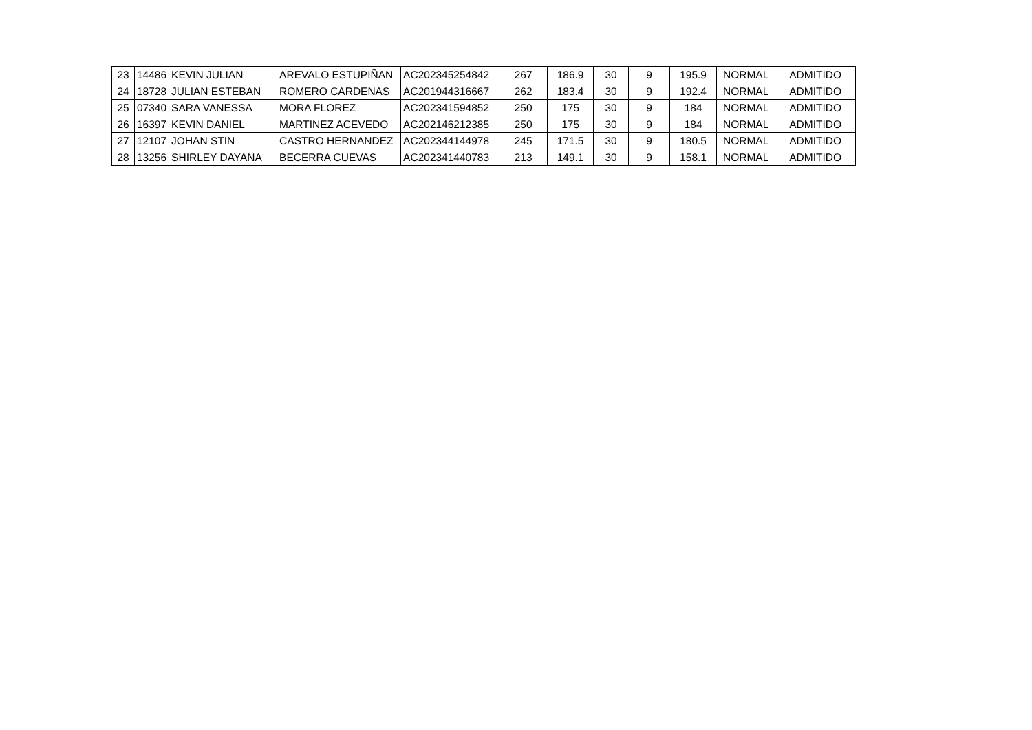| 23 | 14486 | KEVIN JULIAN | AREVALO ESTUPIÑAN | AC202345254842 | 267 | 186.9 | 30 | 9 | 195.9 | NORMAL | ADMITIDO |
| 24 | 18728 | JULIAN ESTEBAN | ROMERO CARDENAS | AC201944316667 | 262 | 183.4 | 30 | 9 | 192.4 | NORMAL | ADMITIDO |
| 25 | 07340 | SARA VANESSA | MORA FLOREZ | AC202341594852 | 250 | 175 | 30 | 9 | 184 | NORMAL | ADMITIDO |
| 26 | 16397 | KEVIN DANIEL | MARTINEZ ACEVEDO | AC202146212385 | 250 | 175 | 30 | 9 | 184 | NORMAL | ADMITIDO |
| 27 | 12107 | JOHAN STIN | CASTRO HERNANDEZ | AC202344144978 | 245 | 171.5 | 30 | 9 | 180.5 | NORMAL | ADMITIDO |
| 28 | 13256 | SHIRLEY DAYANA | BECERRA CUEVAS | AC202341440783 | 213 | 149.1 | 30 | 9 | 158.1 | NORMAL | ADMITIDO |